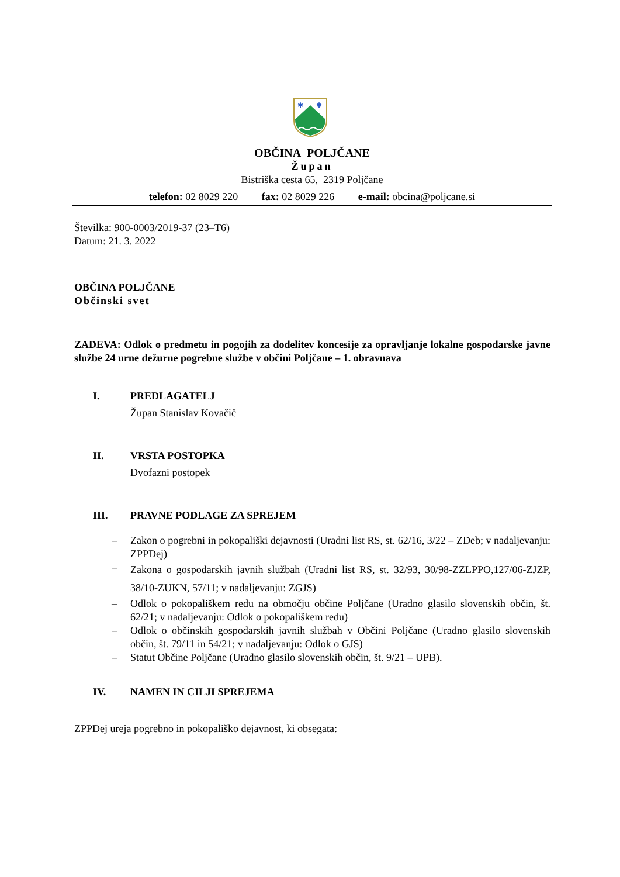✱
✱
OBČINA POLJČANE
Župan
Bistriška cesta 65, 2319 Poljčane
telefon: 02 8029 220 fax: 02 8029 226 e-mail: obcina@poljcane.si
Številka: 900-0003/2019-37 (23–T6)
Datum: 21. 3. 2022
OBČINA POLJČANE
Občinski svet
ZADEVA: Odlok o predmetu in pogojih za dodelitev koncesije za opravljanje lokalne gospodarske javne službe 24 urne dežurne pogrebne službe v občini Poljčane – 1. obravnava
I. PREDLAGATELJ
Župan Stanislav Kovačič
II. VRSTA POSTOPKA
Dvofazni postopek
III. PRAVNE PODLAGE ZA SPREJEM
– Zakon o pogrebni in pokopališki dejavnosti (Uradni list RS, st. 62/16, 3/22 – ZDeb; v nadaljevanju: ZPPDej)
– Zakona o gospodarskih javnih službah (Uradni list RS, st. 32/93, 30/98-ZZLPPO,127/06-ZJZP, 38/10-ZUKN, 57/11; v nadaljevanju: ZGJS)
– Odlok o pokopališkem redu na območju občine Poljčane (Uradno glasilo slovenskih občin, št. 62/21; v nadaljevanju: Odlok o pokopališkem redu)
– Odlok o občinskih gospodarskih javnih službah v Občini Poljčane (Uradno glasilo slovenskih občin, št. 79/11 in 54/21; v nadaljevanju: Odlok o GJS)
– Statut Občine Poljčane (Uradno glasilo slovenskih občin, št. 9/21 – UPB).
IV. NAMEN IN CILJI SPREJEMA
ZPPDej ureja pogrebno in pokopališko dejavnost, ki obsegata: